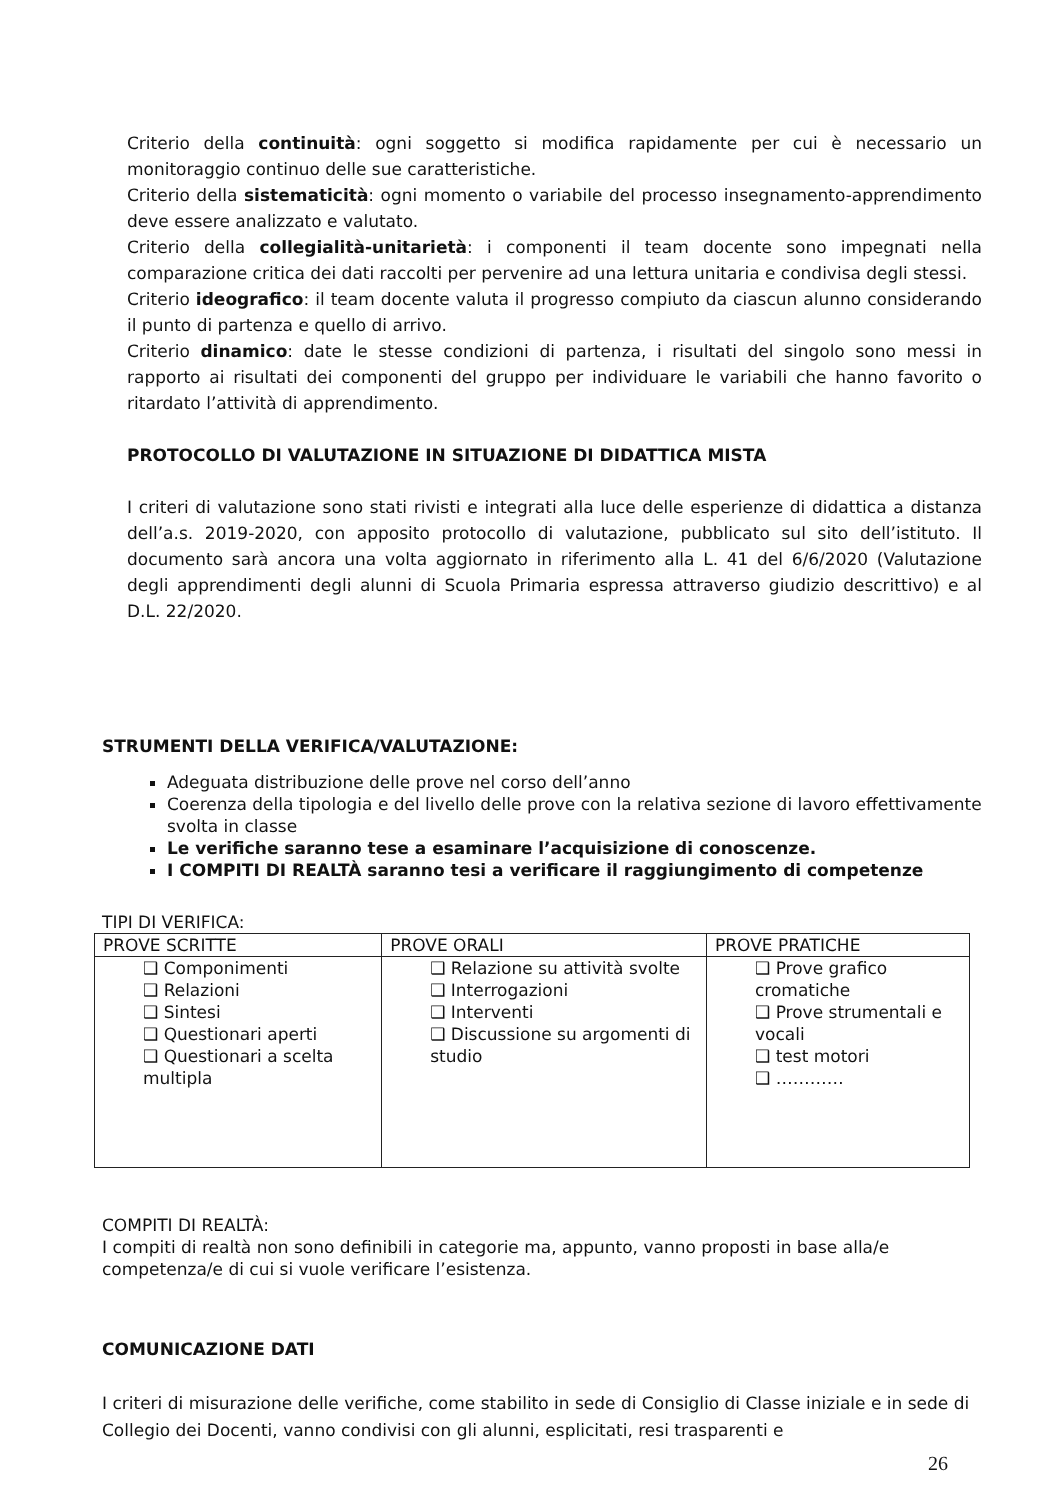Criterio della continuità: ogni soggetto si modifica rapidamente per cui è necessario un monitoraggio continuo delle sue caratteristiche.
Criterio della sistematicità: ogni momento o variabile del processo insegnamento-apprendimento deve essere analizzato e valutato.
Criterio della collegialità-unitarietà: i componenti il team docente sono impegnati nella comparazione critica dei dati raccolti per pervenire ad una lettura unitaria e condivisa degli stessi.
Criterio ideografico: il team docente valuta il progresso compiuto da ciascun alunno considerando il punto di partenza e quello di arrivo.
Criterio dinamico: date le stesse condizioni di partenza, i risultati del singolo sono messi in rapporto ai risultati dei componenti del gruppo per individuare le variabili che hanno favorito o ritardato l’attività di apprendimento.
PROTOCOLLO DI VALUTAZIONE IN SITUAZIONE DI DIDATTICA MISTA
I criteri di valutazione sono stati rivisti e integrati alla luce delle esperienze di didattica a distanza dell’a.s. 2019-2020, con apposito protocollo di valutazione, pubblicato sul sito dell’istituto. Il documento sarà ancora una volta aggiornato in riferimento alla L. 41 del 6/6/2020 (Valutazione degli apprendimenti degli alunni di Scuola Primaria espressa attraverso giudizio descrittivo) e al D.L. 22/2020.
STRUMENTI DELLA VERIFICA/VALUTAZIONE:
Adeguata distribuzione delle prove nel corso dell’anno
Coerenza della tipologia e del livello delle prove con la relativa sezione di lavoro effettivamente svolta in classe
Le verifiche saranno tese a esaminare l’acquisizione di conoscenze.
I COMPITI DI REALTÀ saranno tesi a verificare il raggiungimento di competenze
TIPI DI VERIFICA:
| PROVE SCRITTE | PROVE ORALI | PROVE PRATICHE |
| --- | --- | --- |
| ❑ Componimenti ❑ Relazioni ❑ Sintesi ❑ Questionari aperti ❑ Questionari a scelta multipla | ❑ Relazione su attività svolte ❑ Interrogazioni ❑ Interventi ❑ Discussione su argomenti di studio | ❑ Prove grafico cromatiche ❑ Prove strumentali e vocali ❑ test motori ❑ ………… |
COMPITI DI REALTÀ:
I compiti di realtà non sono definibili in categorie ma, appunto, vanno proposti in base alla/e competenza/e di cui si vuole verificare l’esistenza.
COMUNICAZIONE DATI
I criteri di misurazione delle verifiche, come stabilito in sede di Consiglio di Classe iniziale e in sede di Collegio dei Docenti, vanno condivisi con gli alunni, esplicitati, resi trasparenti e
26